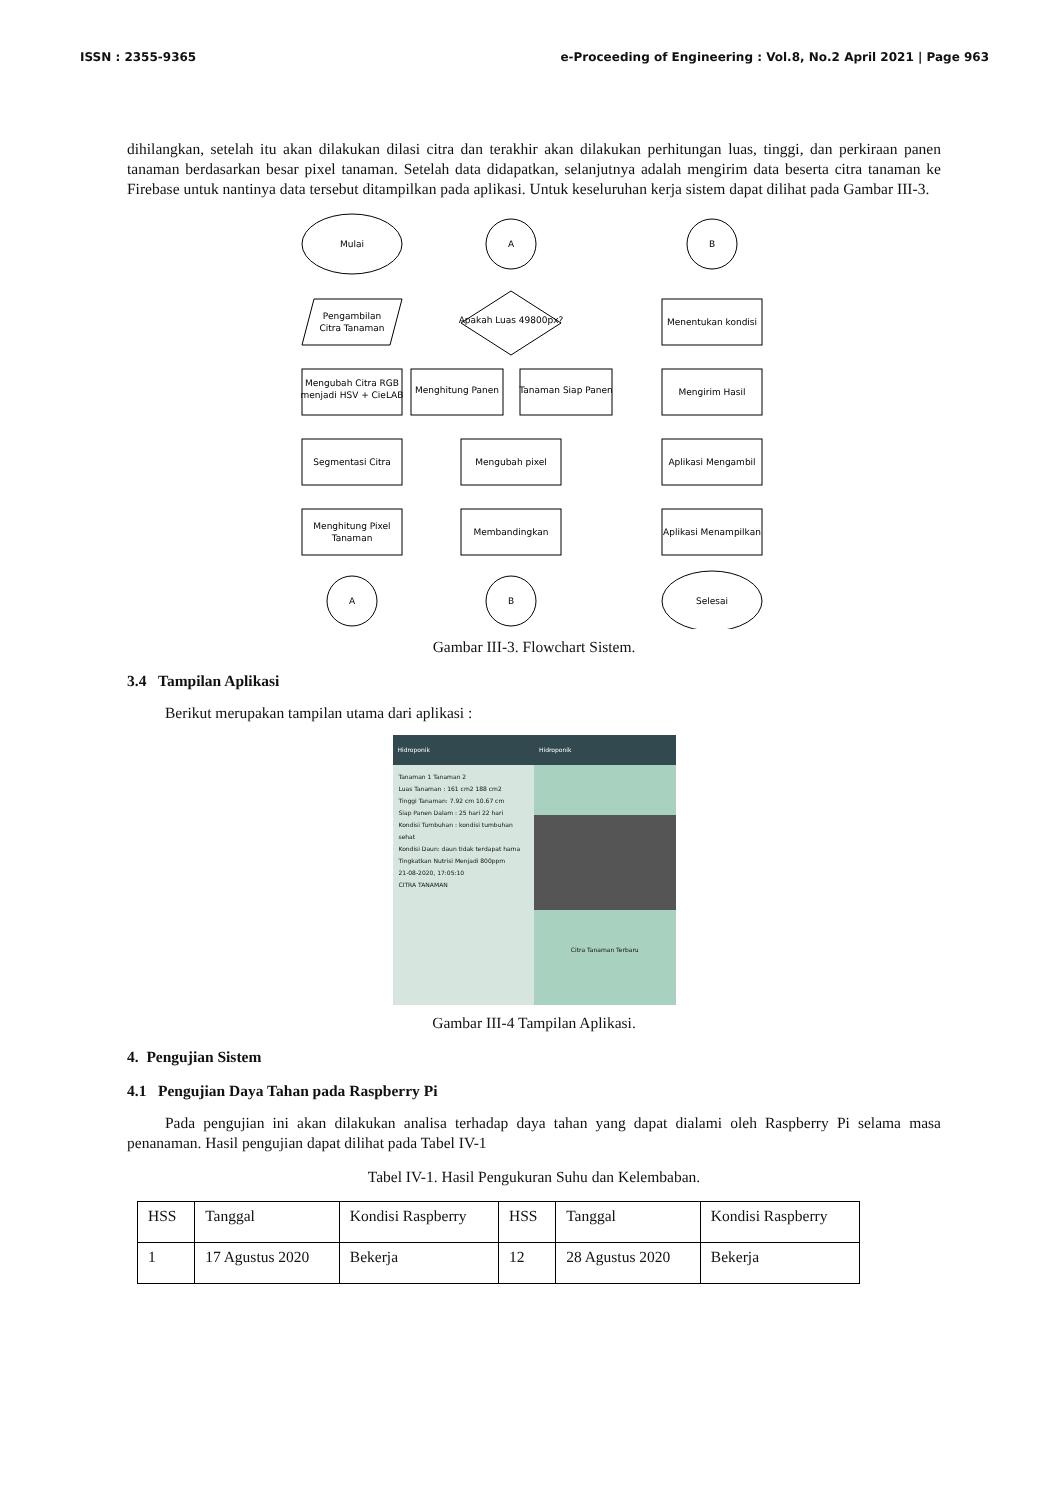ISSN : 2355-9365 e-Proceeding of Engineering : Vol.8, No.2 April 2021 | Page 963
dihilangkan, setelah itu akan dilakukan dilasi citra dan terakhir akan dilakukan perhitungan luas, tinggi, dan perkiraan panen tanaman berdasarkan besar pixel tanaman. Setelah data didapatkan, selanjutnya adalah mengirim data beserta citra tanaman ke Firebase untuk nantinya data tersebut ditampilkan pada aplikasi. Untuk keseluruhan kerja sistem dapat dilihat pada Gambar III-3.
Mulai
Pengambilan
Citra Tanaman
Mengubah Citra RGB
menjadi HSV + CieLAB
Segmentasi Citra
Menghitung Pixel
Tanaman
A
A
Apakah Luas 49800px?
Menghitung Panen
Tanaman Siap Panen
Mengubah pixel
Membandingkan
B
B
Menentukan kondisi
Mengirim Hasil
Aplikasi Mengambil
Aplikasi Menampilkan
Selesai
Gambar III-3. Flowchart Sistem.
3.4 Tampilan Aplikasi
Berikut merupakan tampilan utama dari aplikasi :
Hidroponik
Tanaman 1 Tanaman 2
Luas Tanaman : 161 cm2 188 cm2
Tinggi Tanaman: 7.92 cm 10.67 cm
Siap Panen Dalam : 25 hari 22 hari
Kondisi Tumbuhan : kondisi tumbuhan sehat
Kondisi Daun: daun tidak terdapat hama
Tingkatkan Nutrisi Menjadi 800ppm
21-08-2020, 17:05:10
CITRA TANAMAN
Hidroponik
Citra Tanaman Terbaru
Gambar III-4 Tampilan Aplikasi.
4. Pengujian Sistem
4.1 Pengujian Daya Tahan pada Raspberry Pi
Pada pengujian ini akan dilakukan analisa terhadap daya tahan yang dapat dialami oleh Raspberry Pi selama masa penanaman. Hasil pengujian dapat dilihat pada Tabel IV-1
Tabel IV-1. Hasil Pengukuran Suhu dan Kelembaban.
| HSS | Tanggal | Kondisi Raspberry | HSS | Tanggal | Kondisi Raspberry |
| 1 | 17 Agustus 2020 | Bekerja | 12 | 28 Agustus 2020 | Bekerja |